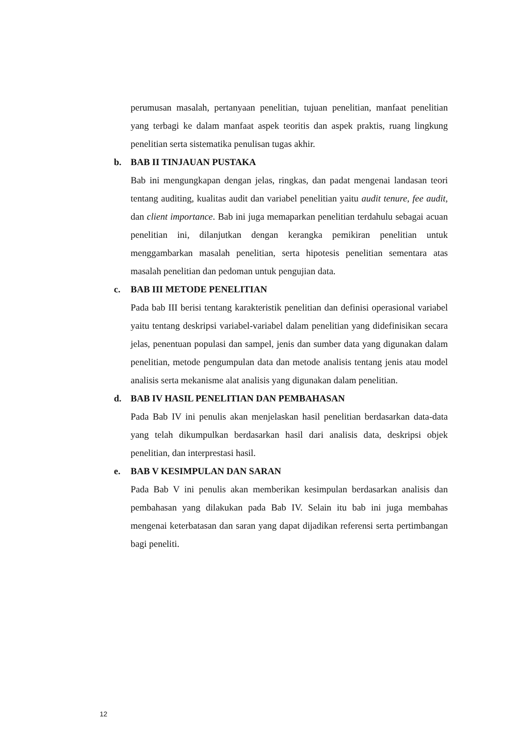perumusan masalah, pertanyaan penelitian, tujuan penelitian, manfaat penelitian yang terbagi ke dalam manfaat aspek teoritis dan aspek praktis, ruang lingkung penelitian serta sistematika penulisan tugas akhir.
b. BAB II TINJAUAN PUSTAKA
Bab ini mengungkapan dengan jelas, ringkas, dan padat mengenai landasan teori tentang auditing, kualitas audit dan variabel penelitian yaitu audit tenure, fee audit, dan client importance. Bab ini juga memaparkan penelitian terdahulu sebagai acuan penelitian ini, dilanjutkan dengan kerangka pemikiran penelitian untuk menggambarkan masalah penelitian, serta hipotesis penelitian sementara atas masalah penelitian dan pedoman untuk pengujian data.
c. BAB III METODE PENELITIAN
Pada bab III berisi tentang karakteristik penelitian dan definisi operasional variabel yaitu tentang deskripsi variabel-variabel dalam penelitian yang didefinisikan secara jelas, penentuan populasi dan sampel, jenis dan sumber data yang digunakan dalam penelitian, metode pengumpulan data dan metode analisis tentang jenis atau model analisis serta mekanisme alat analisis yang digunakan dalam penelitian.
d. BAB IV HASIL PENELITIAN DAN PEMBAHASAN
Pada Bab IV ini penulis akan menjelaskan hasil penelitian berdasarkan data-data yang telah dikumpulkan berdasarkan hasil dari analisis data, deskripsi objek penelitian, dan interprestasi hasil.
e. BAB V KESIMPULAN DAN SARAN
Pada Bab V ini penulis akan memberikan kesimpulan berdasarkan analisis dan pembahasan yang dilakukan pada Bab IV. Selain itu bab ini juga membahas mengenai keterbatasan dan saran yang dapat dijadikan referensi serta pertimbangan bagi peneliti.
12